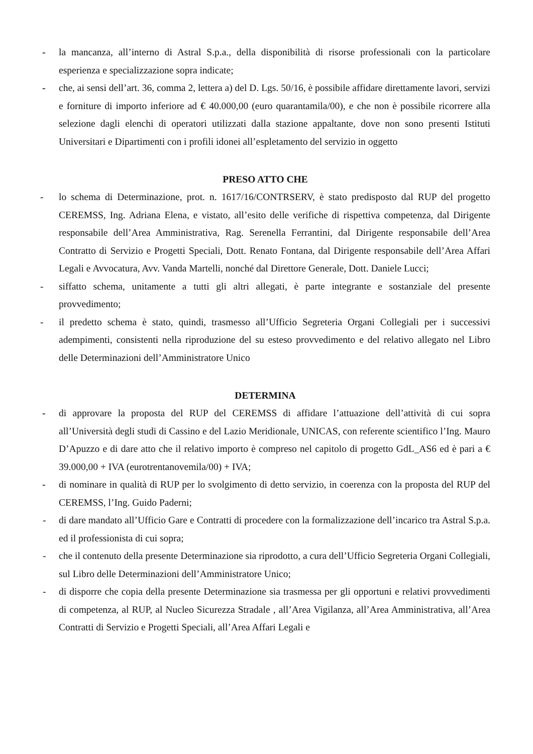- la mancanza, all’interno di Astral S.p.a., della disponibilità di risorse professionali con la particolare esperienza e specializzazione sopra indicate;
- che, ai sensi dell’art. 36, comma 2, lettera a) del D. Lgs. 50/16, è possibile affidare direttamente lavori, servizi e forniture di importo inferiore ad € 40.000,00 (euro quarantamila/00), e che non è possibile ricorrere alla selezione dagli elenchi di operatori utilizzati dalla stazione appaltante, dove non sono presenti Istituti Universitari e Dipartimenti con i profili idonei all’espletamento del servizio in oggetto
PRESO ATTO CHE
- lo schema di Determinazione, prot. n. 1617/16/CONTRSERV, è stato predisposto dal RUP del progetto CEREMSS, Ing. Adriana Elena, e vistato, all’esito delle verifiche di rispettiva competenza, dal Dirigente responsabile dell’Area Amministrativa, Rag. Serenella Ferrantini, dal Dirigente responsabile dell’Area Contratto di Servizio e Progetti Speciali, Dott. Renato Fontana, dal Dirigente responsabile dell’Area Affari Legali e Avvocatura, Avv. Vanda Martelli, nonché dal Direttore Generale, Dott. Daniele Lucci;
- siffatto schema, unitamente a tutti gli altri allegati, è parte integrante e sostanziale del presente provvedimento;
- il predetto schema è stato, quindi, trasmesso all’Ufficio Segreteria Organi Collegiali per i successivi adempimenti, consistenti nella riproduzione del su esteso provvedimento e del relativo allegato nel Libro delle Determinazioni dell’Amministratore Unico
DETERMINA
- di approvare la proposta del RUP del CEREMSS di affidare l’attuazione dell’attività di cui sopra all’Università degli studi di Cassino e del Lazio Meridionale, UNICAS, con referente scientifico l’Ing. Mauro D’Apuzzo e di dare atto che il relativo importo è compreso nel capitolo di progetto GdL_AS6 ed è pari a € 39.000,00 + IVA (eurotrentanovemila/00) + IVA;
- di nominare in qualità di RUP per lo svolgimento di detto servizio, in coerenza con la proposta del RUP del CEREMSS, l’Ing. Guido Paderni;
- di dare mandato all’Ufficio Gare e Contratti di procedere con la formalizzazione dell’incarico tra Astral S.p.a. ed il professionista di cui sopra;
- che il contenuto della presente Determinazione sia riprodotto, a cura dell’Ufficio Segreteria Organi Collegiali, sul Libro delle Determinazioni dell’Amministratore Unico;
- di disporre che copia della presente Determinazione sia trasmessa per gli opportuni e relativi provvedimenti di competenza, al RUP, al Nucleo Sicurezza Stradale , all’Area Vigilanza, all’Area Amministrativa, all’Area Contratti di Servizio e Progetti Speciali, all’Area Affari Legali e